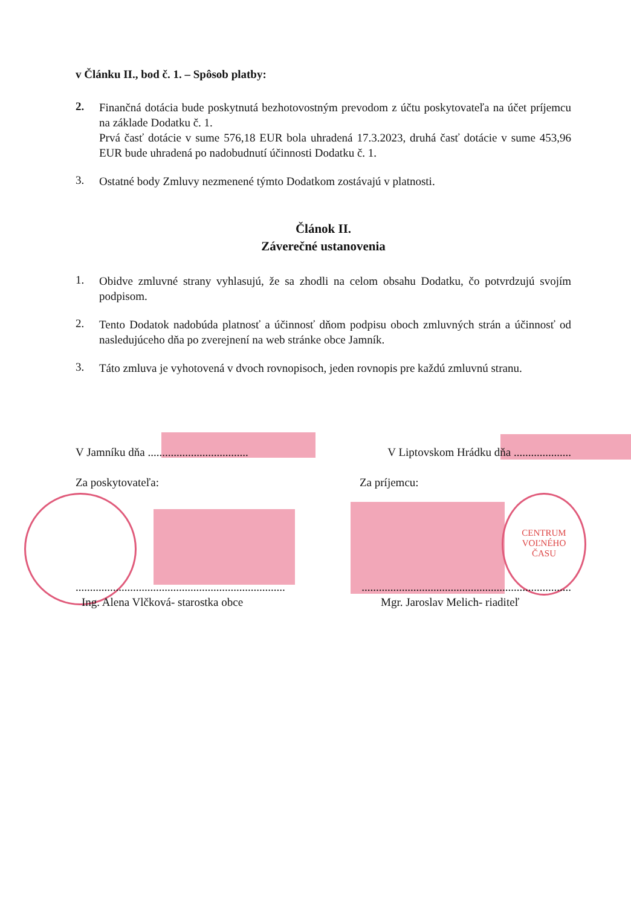CENTRUM
VOĽNÉHO
ČASU
v Článku II., bod č. 1. – Spôsob platby:
2.
Finančná dotácia bude poskytnutá bezhotovostným prevodom z účtu poskytovateľa na účet príjemcu na základe Dodatku č. 1.
Prvá časť dotácie v sume 576,18 EUR bola uhradená 17.3.2023, druhá časť dotácie v sume 453,96 EUR bude uhradená po nadobudnutí účinnosti Dodatku č. 1.
3.
Ostatné body Zmluvy nezmenené týmto Dodatkom zostávajú v platnosti.
Článok II.
Záverečné ustanovenia
1.
Obidve zmluvné strany vyhlasujú, že sa zhodli na celom obsahu Dodatku, čo potvrdzujú svojím podpisom.
2.
Tento Dodatok nadobúda platnosť a účinnosť dňom podpisu oboch zmluvných strán a účinnosť od nasledujúceho dňa po zverejnení na web stránke obce Jamník.
3.
Táto zmluva je vyhotovená v dvoch rovnopisoch, jeden rovnopis pre každú zmluvnú stranu.
V Jamníku dňa ...................................
V Liptovskom Hrádku dňa ....................
Za poskytovateľa: Za príjemcu:
.........................................................................
.........................................................................
Ing. Alena Vlčková- starostka obce
Mgr. Jaroslav Melich- riaditeľ